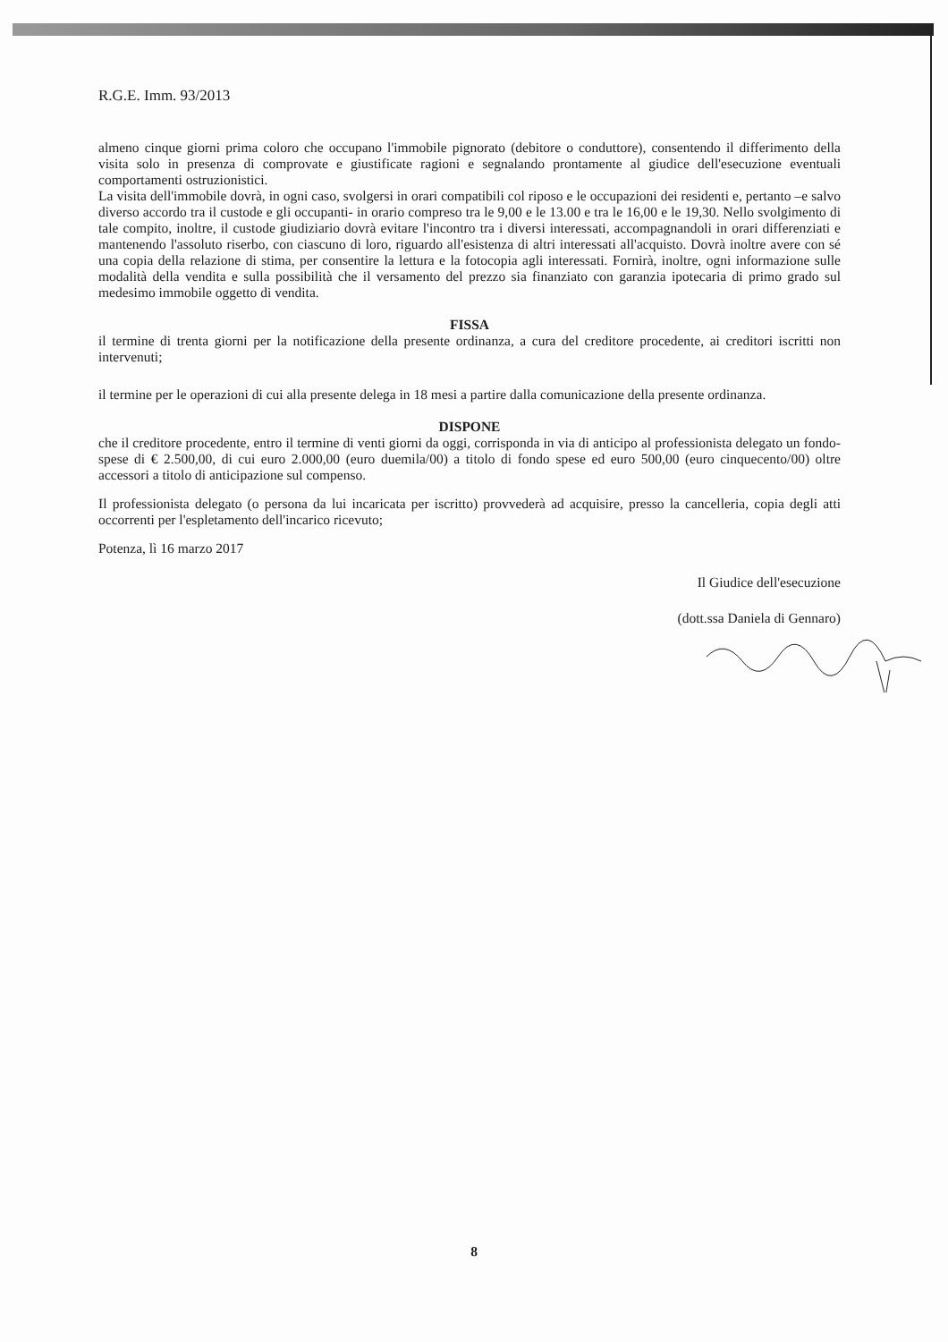R.G.E. Imm. 93/2013
almeno cinque giorni prima coloro che occupano l'immobile pignorato (debitore o conduttore), consentendo il differimento della visita solo in presenza di comprovate e giustificate ragioni e segnalando prontamente al giudice dell'esecuzione eventuali comportamenti ostruzionistici.
La visita dell'immobile dovrà, in ogni caso, svolgersi in orari compatibili col riposo e le occupazioni dei residenti e, pertanto –e salvo diverso accordo tra il custode e gli occupanti- in orario compreso tra le 9,00 e le 13.00 e tra le 16,00 e le 19,30. Nello svolgimento di tale compito, inoltre, il custode giudiziario dovrà evitare l'incontro tra i diversi interessati, accompagnandoli in orari differenziati e mantenendo l'assoluto riserbo, con ciascuno di loro, riguardo all'esistenza di altri interessati all'acquisto. Dovrà inoltre avere con sé una copia della relazione di stima, per consentire la lettura e la fotocopia agli interessati. Fornirà, inoltre, ogni informazione sulle modalità della vendita e sulla possibilità che il versamento del prezzo sia finanziato con garanzia ipotecaria di primo grado sul medesimo immobile oggetto di vendita.
FISSA
il termine di trenta giorni per la notificazione della presente ordinanza, a cura del creditore procedente, ai creditori iscritti non intervenuti;
il termine per le operazioni di cui alla presente delega in 18 mesi a partire dalla comunicazione della presente ordinanza.
DISPONE
che il creditore procedente, entro il termine di venti giorni da oggi, corrisponda in via di anticipo al professionista delegato un fondo-spese di € 2.500,00, di cui euro 2.000,00 (euro duemila/00) a titolo di fondo spese ed euro 500,00 (euro cinquecento/00) oltre accessori a titolo di anticipazione sul compenso.
Il professionista delegato (o persona da lui incaricata per iscritto) provvederà ad acquisire, presso la cancelleria, copia degli atti occorrenti per l'espletamento dell'incarico ricevuto;
Potenza, lì 16 marzo 2017
Il Giudice dell'esecuzione
(dott.ssa Daniela di Gennaro)
8